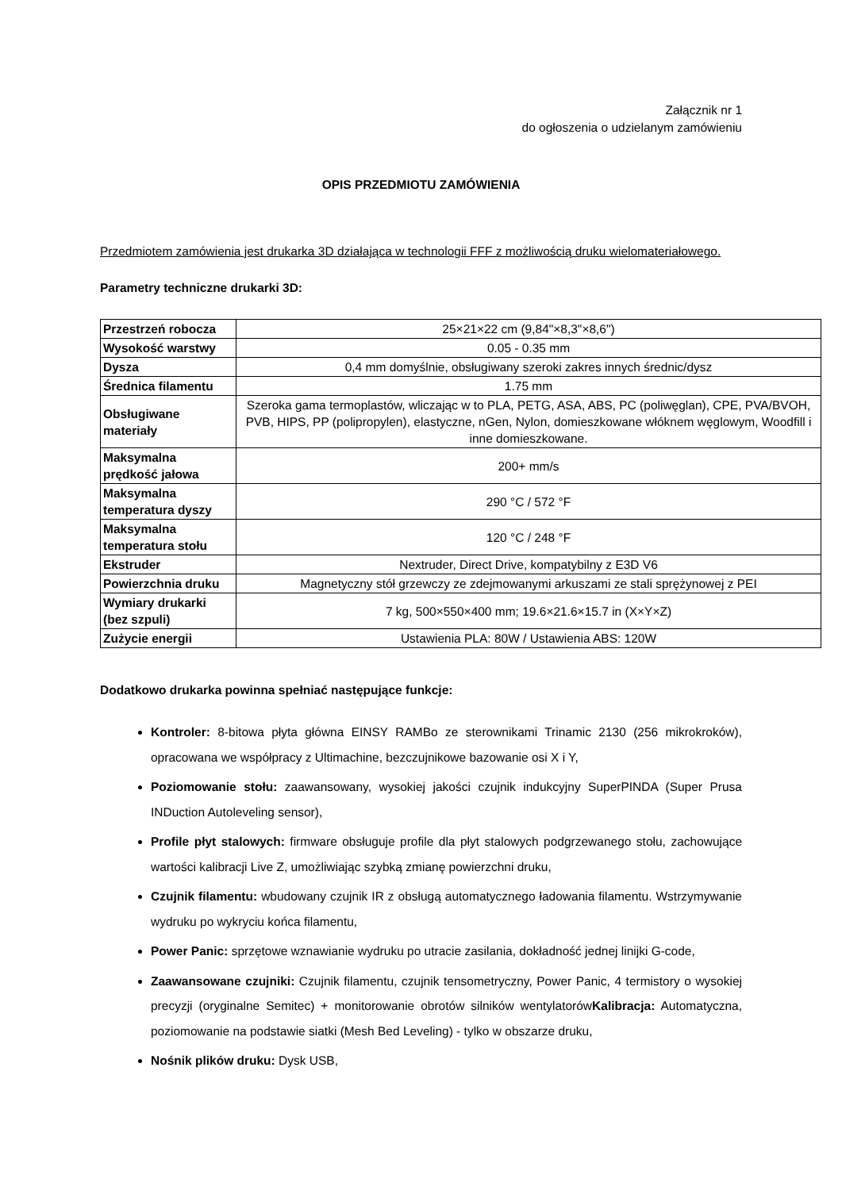Załącznik nr 1
do ogłoszenia o udzielanym zamówieniu
OPIS PRZEDMIOTU ZAMÓWIENIA
Przedmiotem zamówienia jest drukarka 3D działająca w technologii FFF z możliwością druku wielomateriałowego.
Parametry techniczne drukarki 3D:
| Przestrzeń robocza | 25×21×22 cm (9,84"×8,3"×8,6") |
| Wysokość warstwy | 0.05 - 0.35 mm |
| Dysza | 0,4 mm domyślnie, obsługiwany szeroki zakres innych średnic/dysz |
| Średnica filamentu | 1.75 mm |
| Obsługiwane materiały | Szeroka gama termoplastów, wliczając w to PLA, PETG, ASA, ABS, PC (poliwęglan), CPE, PVA/BVOH, PVB, HIPS, PP (polipropylen), elastyczne, nGen, Nylon, domieszkowane włóknem węglowym, Woodfill i inne domieszkowane. |
| Maksymalna prędkość jałowa | 200+ mm/s |
| Maksymalna temperatura dyszy | 290 °C / 572 °F |
| Maksymalna temperatura stołu | 120 °C / 248 °F |
| Ekstruder | Nextruder, Direct Drive, kompatybilny z E3D V6 |
| Powierzchnia druku | Magnetyczny stół grzewczy ze zdejmowanymi arkuszami ze stali sprężynowej z PEI |
| Wymiary drukarki (bez szpuli) | 7 kg, 500×550×400 mm; 19.6×21.6×15.7 in (X×Y×Z) |
| Zużycie energii | Ustawienia PLA: 80W / Ustawienia ABS: 120W |
Dodatkowo drukarka powinna spełniać następujące funkcje:
Kontroler: 8-bitowa płyta główna EINSY RAMBo ze sterownikami Trinamic 2130 (256 mikrokroków), opracowana we współpracy z Ultimachine, bezczujnikowe bazowanie osi X i Y,
Poziomowanie stołu: zaawansowany, wysokiej jakości czujnik indukcyjny SuperPINDA (Super Prusa INDuction Autoleveling sensor),
Profile płyt stalowych: firmware obsługuje profile dla płyt stalowych podgrzewanego stołu, zachowujące wartości kalibracji Live Z, umożliwiając szybką zmianę powierzchni druku,
Czujnik filamentu: wbudowany czujnik IR z obsługą automatycznego ładowania filamentu. Wstrzymywanie wydruku po wykryciu końca filamentu,
Power Panic: sprzętowe wznawianie wydruku po utracie zasilania, dokładność jednej linijki G-code,
Zaawansowane czujniki: Czujnik filamentu, czujnik tensometryczny, Power Panic, 4 termistory o wysokiej precyzji (oryginalne Semitec) + monitorowanie obrotów silników wentylatorówKalibracja: Automatyczna, poziomowanie na podstawie siatki (Mesh Bed Leveling) - tylko w obszarze druku,
Nośnik plików druku: Dysk USB,